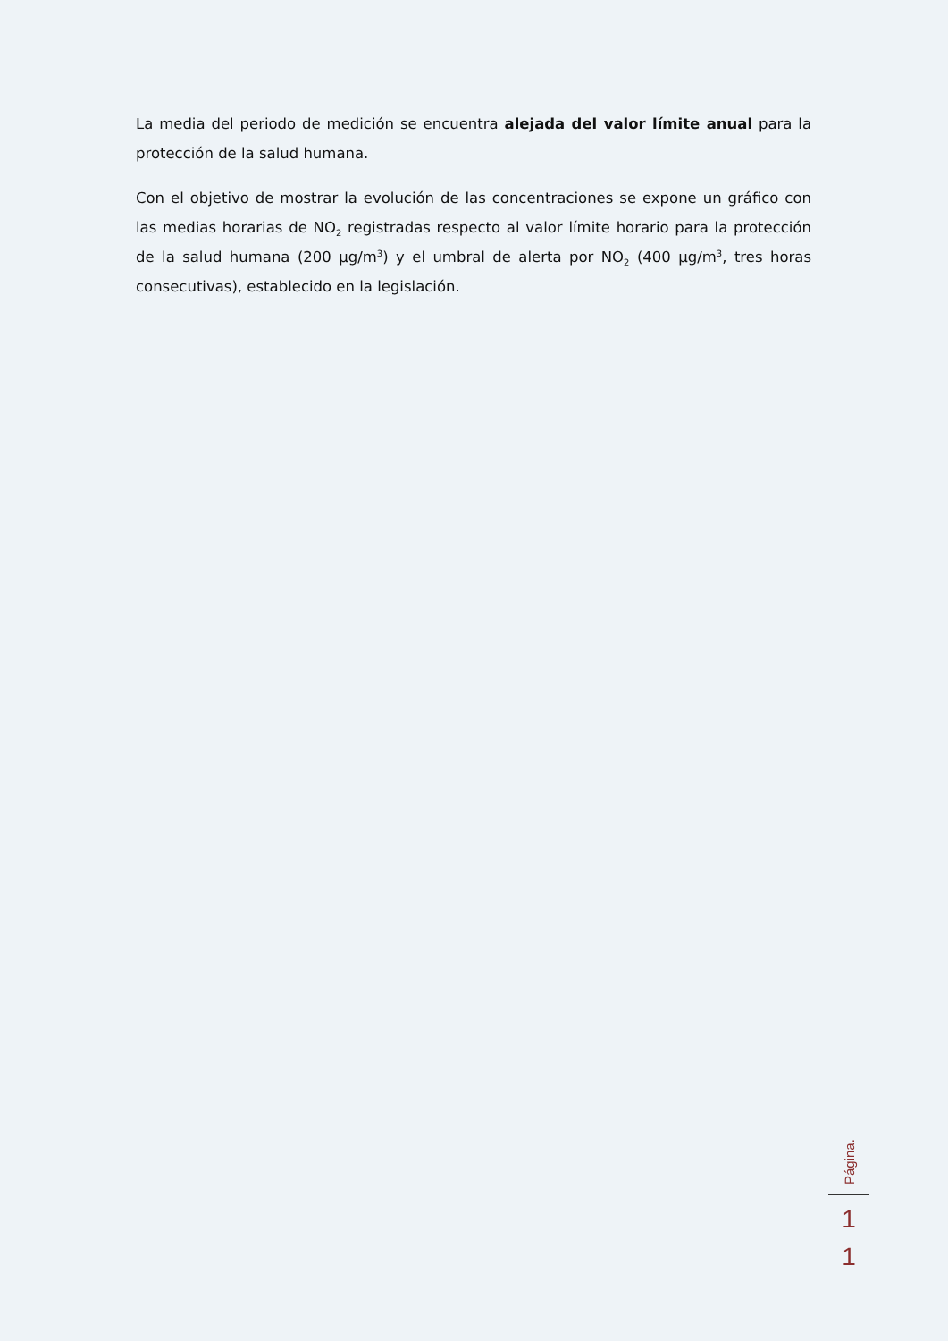La media del periodo de medición se encuentra alejada del valor límite anual para la protección de la salud humana.
Con el objetivo de mostrar la evolución de las concentraciones se expone un gráfico con las medias horarias de NO<sub>2</sub> registradas respecto al valor límite horario para la protección de la salud humana (200 µg/m<sup>3</sup>) y el umbral de alerta por NO<sub>2</sub> (400 µg/m<sup>3</sup>, tres horas consecutivas), establecido en la legislación.
Página.
1
1